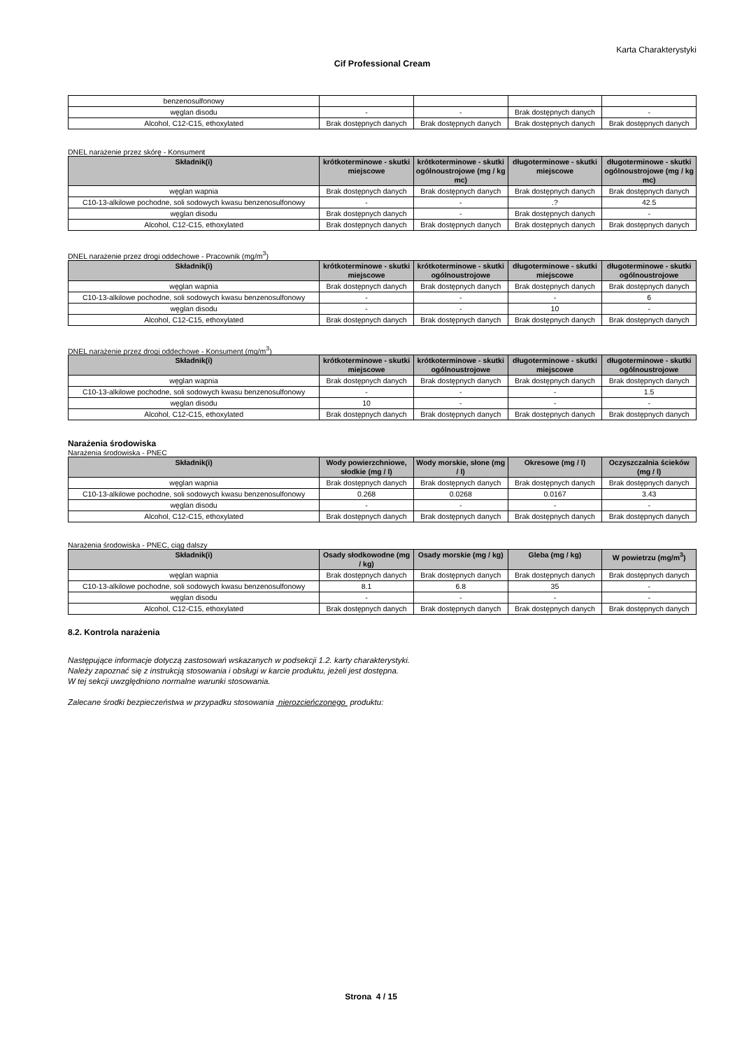Karta Charakterystyki
Cif Professional Cream
| benzenosulfonowy | | | | |
| węglan disodu | - | - | Brak dostępnych danych | - |
| Alcohol, C12-C15, ethoxylated | Brak dostępnych danych | Brak dostępnych danych | Brak dostępnych danych | Brak dostępnych danych |
DNEL narażenie przez skórę - Konsument
| Składnik(i) | krótkoterminowe - skutki miejscowe | krótkoterminowe - skutki ogólnoustrojowe (mg / kg mc) | długoterminowe - skutki miejscowe | długoterminowe - skutki ogólnoustrojowe (mg / kg mc) |
| --- | --- | --- | --- | --- |
| węglan wapnia | Brak dostępnych danych | Brak dostępnych danych | Brak dostępnych danych | Brak dostępnych danych |
| C10-13-alkilowe pochodne, soli sodowych kwasu benzenosulfonowy | - | - | .? | 42.5 |
| węglan disodu | Brak dostępnych danych | - | Brak dostępnych danych | - |
| Alcohol, C12-C15, ethoxylated | Brak dostępnych danych | Brak dostępnych danych | Brak dostępnych danych | Brak dostępnych danych |
DNEL narażenie przez drogi oddechowe - Pracownik (mg/m<sup>3</sup>)
| Składnik(i) | krótkoterminowe - skutki miejscowe | krótkoterminowe - skutki ogólnoustrojowe | długoterminowe - skutki miejscowe | długoterminowe - skutki ogólnoustrojowe |
| --- | --- | --- | --- | --- |
| węglan wapnia | Brak dostępnych danych | Brak dostępnych danych | Brak dostępnych danych | Brak dostępnych danych |
| C10-13-alkilowe pochodne, soli sodowych kwasu benzenosulfonowy | - | - | - | 6 |
| węglan disodu | - | - | 10 | - |
| Alcohol, C12-C15, ethoxylated | Brak dostępnych danych | Brak dostępnych danych | Brak dostępnych danych | Brak dostępnych danych |
DNEL narażenie przez drogi oddechowe - Konsument (mg/m<sup>3</sup>)
| Składnik(i) | krótkoterminowe - skutki miejscowe | krótkoterminowe - skutki ogólnoustrojowe | długoterminowe - skutki miejscowe | długoterminowe - skutki ogólnoustrojowe |
| --- | --- | --- | --- | --- |
| węglan wapnia | Brak dostępnych danych | Brak dostępnych danych | Brak dostępnych danych | Brak dostępnych danych |
| C10-13-alkilowe pochodne, soli sodowych kwasu benzenosulfonowy | - | - | - | 1.5 |
| węglan disodu | 10 | - | - | - |
| Alcohol, C12-C15, ethoxylated | Brak dostępnych danych | Brak dostępnych danych | Brak dostępnych danych | Brak dostępnych danych |
Narażenia środowiska
Narażenia środowiska - PNEC
| Składnik(i) | Wody powierzchniowe, słodkie (mg / l) | Wody morskie, słone (mg / l) | Okresowe (mg / l) | Oczyszczalnia ścieków (mg / l) |
| --- | --- | --- | --- | --- |
| węglan wapnia | Brak dostępnych danych | Brak dostępnych danych | Brak dostępnych danych | Brak dostępnych danych |
| C10-13-alkilowe pochodne, soli sodowych kwasu benzenosulfonowy | 0.268 | 0.0268 | 0.0167 | 3.43 |
| węglan disodu | - | - | - | - |
| Alcohol, C12-C15, ethoxylated | Brak dostępnych danych | Brak dostępnych danych | Brak dostępnych danych | Brak dostępnych danych |
Narażenia środowiska - PNEC, ciąg dalszy
| Składnik(i) | Osady słodkowodne (mg / kg) | Osady morskie (mg / kg) | Gleba (mg / kg) | W powietrzu (mg/m<sup>3</sup>) |
| --- | --- | --- | --- | --- |
| węglan wapnia | Brak dostępnych danych | Brak dostępnych danych | Brak dostępnych danych | Brak dostępnych danych |
| C10-13-alkilowe pochodne, soli sodowych kwasu benzenosulfonowy | 8.1 | 6.8 | 35 | - |
| węglan disodu | - | - | - | - |
| Alcohol, C12-C15, ethoxylated | Brak dostępnych danych | Brak dostępnych danych | Brak dostępnych danych | Brak dostępnych danych |
8.2. Kontrola narażenia
Następujące informacje dotyczą zastosowań wskazanych w podsekcji 1.2. karty charakterystyki.
Należy zapoznać się z instrukcją stosowania i obsługi w karcie produktu, jeżeli jest dostępna.
W tej sekcji uwzględniono normalne warunki stosowania.
Zalecane środki bezpieczeństwa w przypadku stosowania nierozcieńczonego produktu:
Strona 4 / 15